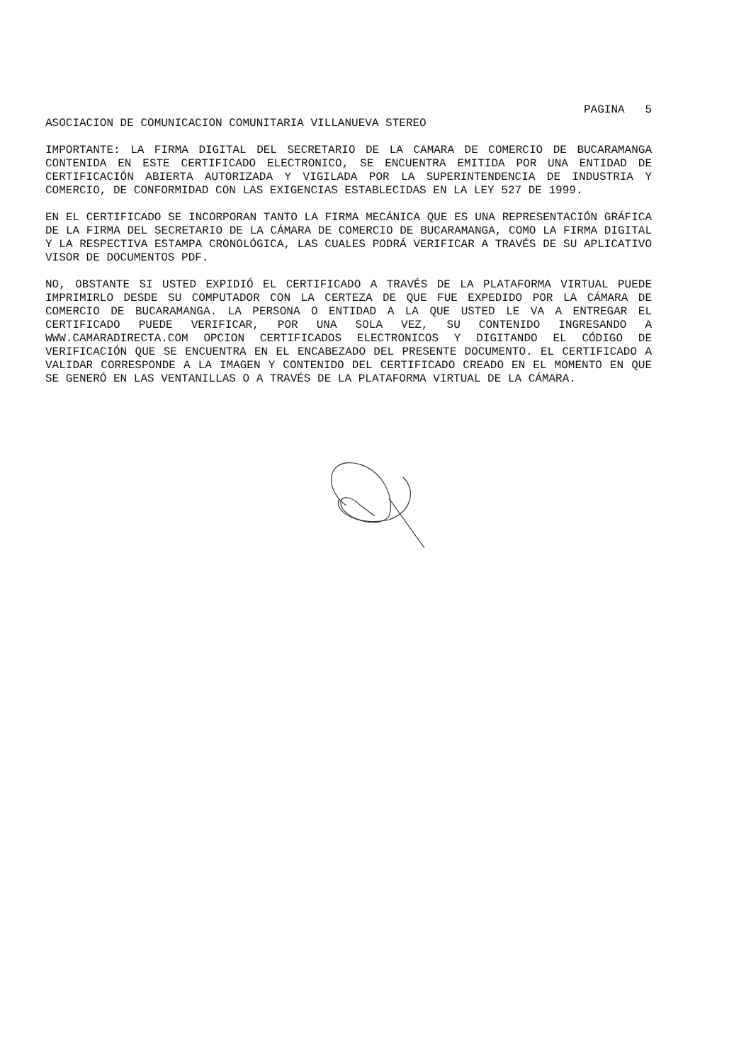PAGINA 5
ASOCIACION DE COMUNICACION COMUNITARIA VILLANUEVA STEREO
IMPORTANTE: LA FIRMA DIGITAL DEL SECRETARIO DE LA CAMARA DE COMERCIO DE BUCARAMANGA CONTENIDA EN ESTE CERTIFICADO ELECTRONICO, SE ENCUENTRA EMITIDA POR UNA ENTIDAD DE CERTIFICACIÓN ABIERTA AUTORIZADA Y VIGILADA POR LA SUPERINTENDENCIA DE INDUSTRIA Y COMERCIO, DE CONFORMIDAD CON LAS EXIGENCIAS ESTABLECIDAS EN LA LEY 527 DE 1999.
EN EL CERTIFICADO SE INCORPORAN TANTO LA FIRMA MECÁNICA QUE ES UNA REPRESENTACIÓN GRÁFICA DE LA FIRMA DEL SECRETARIO DE LA CÁMARA DE COMERCIO DE BUCARAMANGA, COMO LA FIRMA DIGITAL Y LA RESPECTIVA ESTAMPA CRONOLÓGICA, LAS CUALES PODRÁ VERIFICAR A TRAVÉS DE SU APLICATIVO VISOR DE DOCUMENTOS PDF.
NO, OBSTANTE SI USTED EXPIDIÓ EL CERTIFICADO A TRAVÉS DE LA PLATAFORMA VIRTUAL PUEDE IMPRIMIRLO DESDE SU COMPUTADOR CON LA CERTEZA DE QUE FUE EXPEDIDO POR LA CÁMARA DE COMERCIO DE BUCARAMANGA. LA PERSONA O ENTIDAD A LA QUE USTED LE VA A ENTREGAR EL CERTIFICADO PUEDE VERIFICAR, POR UNA SOLA VEZ, SU CONTENIDO INGRESANDO A WWW.CAMARADIRECTA.COM OPCION CERTIFICADOS ELECTRONICOS Y DIGITANDO EL CÓDIGO DE VERIFICACIÓN QUE SE ENCUENTRA EN EL ENCABEZADO DEL PRESENTE DOCUMENTO. EL CERTIFICADO A VALIDAR CORRESPONDE A LA IMAGEN Y CONTENIDO DEL CERTIFICADO CREADO EN EL MOMENTO EN QUE SE GENERÓ EN LAS VENTANILLAS O A TRAVÉS DE LA PLATAFORMA VIRTUAL DE LA CÁMARA.